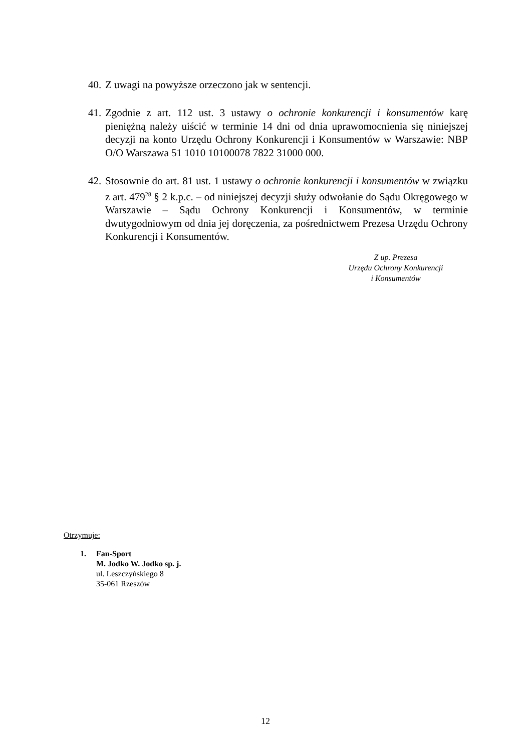40.
Z uwagi na powyższe orzeczono jak w sentencji.
41.
Zgodnie z art. 112 ust. 3 ustawy o ochronie konkurencji i konsumentów karę pieniężną należy uiścić w terminie 14 dni od dnia uprawomocnienia się niniejszej decyzji na konto Urzędu Ochrony Konkurencji i Konsumentów w Warszawie: NBP O/O Warszawa 51 1010 10100078 7822 31000 000.
42.
Stosownie do art. 81 ust. 1 ustawy o ochronie konkurencji i konsumentów w związku z art. 479<sup>28</sup> § 2 k.p.c. – od niniejszej decyzji służy odwołanie do Sądu Okręgowego w Warszawie – Sądu Ochrony Konkurencji i Konsumentów, w terminie dwutygodniowym od dnia jej doręczenia, za pośrednictwem Prezesa Urzędu Ochrony Konkurencji i Konsumentów.
Z up. Prezesa
Urzędu Ochrony Konkurencji
i Konsumentów
Otrzymuje:
1. Fan-Sport
M. Jodko W. Jodko sp. j.
ul. Leszczyńskiego 8
35-061 Rzeszów
12